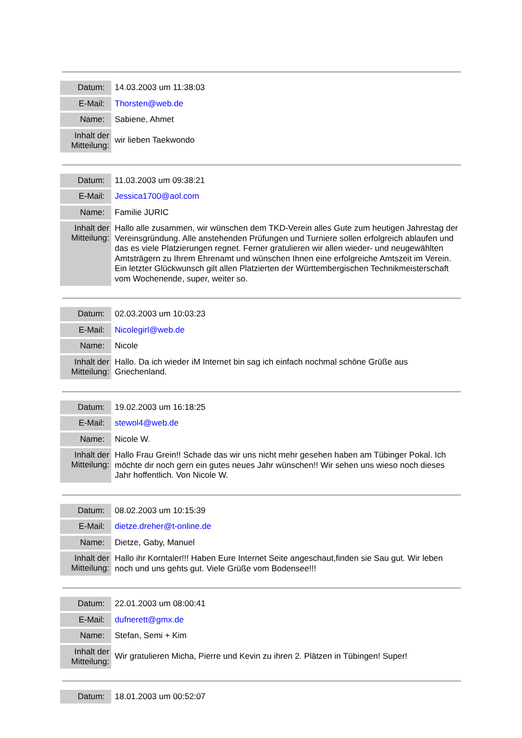| Datum: | 14.03.2003 um 11:38:03 |
| E-Mail: | Thorsten@web.de |
| Name: | Sabiene, Ahmet |
| Inhalt der Mitteilung: | wir lieben Taekwondo |
| Datum: | 11.03.2003 um 09:38:21 |
| E-Mail: | Jessica1700@aol.com |
| Name: | Familie JURIC |
| Inhalt der Mitteilung: | Hallo alle zusammen, wir wünschen dem TKD-Verein alles Gute zum heutigen Jahrestag der Vereinsgründung. Alle anstehenden Prüfungen und Turniere sollen erfolgreich ablaufen und das es viele Platzierungen regnet. Ferner gratulieren wir allen wieder- und neugewählten Amtsträgern zu Ihrem Ehrenamt und wünschen Ihnen eine erfolgreiche Amtszeit im Verein. Ein letzter Glückwunsch gilt allen Platzierten der Württembergischen Technikmeisterschaft vom Wochenende, super, weiter so. |
| Datum: | 02.03.2003 um 10:03:23 |
| E-Mail: | Nicolegirl@web.de |
| Name: | Nicole |
| Inhalt der Mitteilung: | Hallo. Da ich wieder iM Internet bin sag ich einfach nochmal schöne Grüße aus Griechenland. |
| Datum: | 19.02.2003 um 16:18:25 |
| E-Mail: | stewol4@web.de |
| Name: | Nicole W. |
| Inhalt der Mitteilung: | Hallo Frau Grein!! Schade das wir uns nicht mehr gesehen haben am Tübinger Pokal. Ich möchte dir noch gern ein gutes neues Jahr wünschen!! Wir sehen uns wieso noch dieses Jahr hoffentlich. Von Nicole W. |
| Datum: | 08.02.2003 um 10:15:39 |
| E-Mail: | dietze.dreher@t-online.de |
| Name: | Dietze, Gaby, Manuel |
| Inhalt der Mitteilung: | Hallo ihr Korntaler!!! Haben Eure Internet Seite angeschaut,finden sie Sau gut. Wir leben noch und uns gehts gut. Viele Grüße vom Bodensee!!! |
| Datum: | 22.01.2003 um 08:00:41 |
| E-Mail: | dufnerett@gmx.de |
| Name: | Stefan, Semi + Kim |
| Inhalt der Mitteilung: | Wir gratulieren Micha, Pierre und Kevin zu ihren 2. Plätzen in Tübingen! Super! |
| Datum: | 18.01.2003 um 00:52:07 |